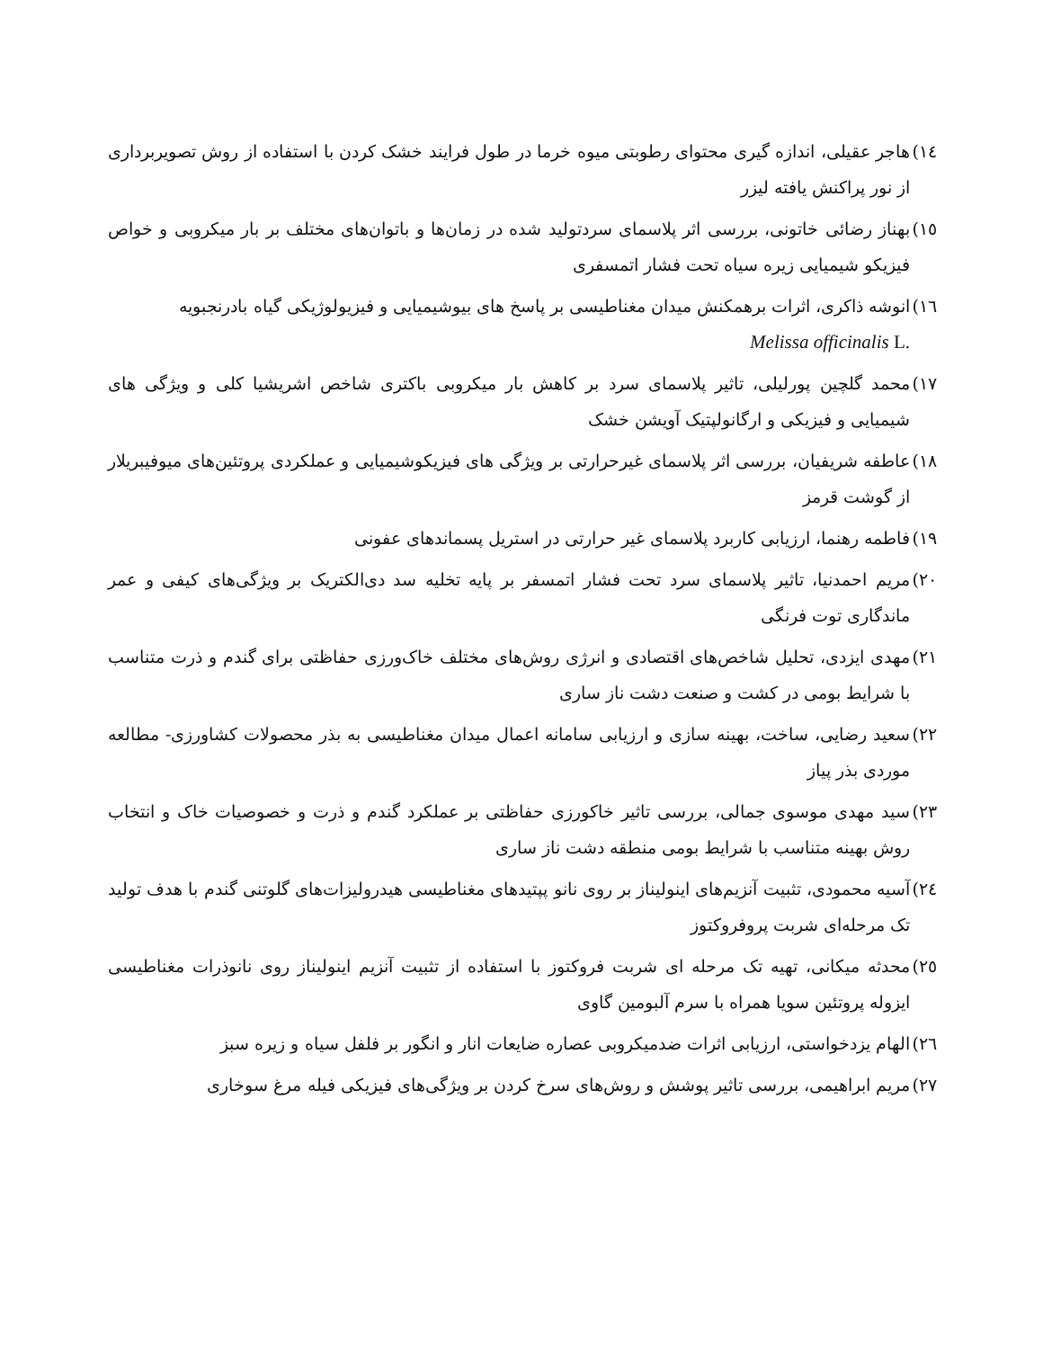١٤) هاجر عقیلی، اندازه گیری محتوای رطوبتی میوه خرما در طول فرایند خشک کردن با استفاده از روش تصویربرداری از نور پراکنش یافته لیزر
١٥) بهناز رضائی خاتونی، بررسی اثر پلاسمای سردتولید شده در زمان‌ها و باتوان‌های مختلف بر بار میکروبی و خواص فیزیکو شیمیایی زیره سیاه تحت فشار اتمسفری
١٦) انوشه ذاکری، اثرات برهمکنش میدان مغناطیسی بر پاسخ های بیوشیمیایی و فیزیولوژیکی گیاه بادرنجبویه
Melissa officinalis L.
١٧) محمد گلچین پورلیلی، تاثیر پلاسمای سرد بر کاهش بار میکروبی باکتری شاخص اشریشیا کلی و ویژگی های شیمیایی و فیزیکی و ارگانولپتیک آویشن خشک
١٨) عاطفه شریفیان، بررسی اثر پلاسمای غیرحرارتی بر ویژگی های فیزیکوشیمیایی و عملکردی پروتئین‌های میوفیبریلار از گوشت قرمز
١٩) فاطمه رهنما، ارزیابی کاربرد پلاسمای غیر حرارتی در استریل پسماندهای عفونی
٢٠) مریم احمدنیا، تاثیر پلاسمای سرد تحت فشار اتمسفر بر پایه تخلیه سد دی‌الکتریک بر ویژگی‌های کیفی و عمر ماندگاری توت فرنگی
٢١) مهدی ایزدی، تحلیل شاخص‌های اقتصادی و انرژی روش‌های مختلف خاک‌ورزی حفاظتی برای گندم و ذرت متناسب با شرایط بومی در کشت و صنعت دشت ناز ساری
٢٢) سعید رضایی، ساخت، بهینه سازی و ارزیابی سامانه اعمال میدان مغناطیسی به بذر محصولات کشاورزی- مطالعه موردی بذر پیاز
٢٣) سید مهدی موسوی جمالی، بررسی تاثیر خاکورزی حفاظتی بر عملکرد گندم و ذرت و خصوصیات خاک و انتخاب روش بهینه متناسب با شرایط بومی منطقه دشت ناز ساری
٢٤) آسیه محمودی، تثبیت آنزیم‌های اینولیناز بر روی نانو پپتیدهای مغناطیسی هیدرولیزات‌های گلوتنی گندم با هدف تولید تک مرحله‌ای شربت پروفروکتوز
٢٥) محدثه میکانی، تهیه تک مرحله ای شربت فروکتوز با استفاده از تثبیت آنزیم اینولیناز روی نانوذرات مغناطیسی ایزوله پروتئین سویا همراه با سرم آلبومین گاوی
٢٦) الهام یزدخواستی، ارزیابی اثرات ضدمیکروبی عصاره ضایعات انار و انگور بر فلفل سیاه و زیره سبز
٢٧) مریم ابراهیمی، بررسی تاثیر پوشش و روش‌های سرخ کردن بر ویژگی‌های فیزیکی فیله مرغ سوخاری